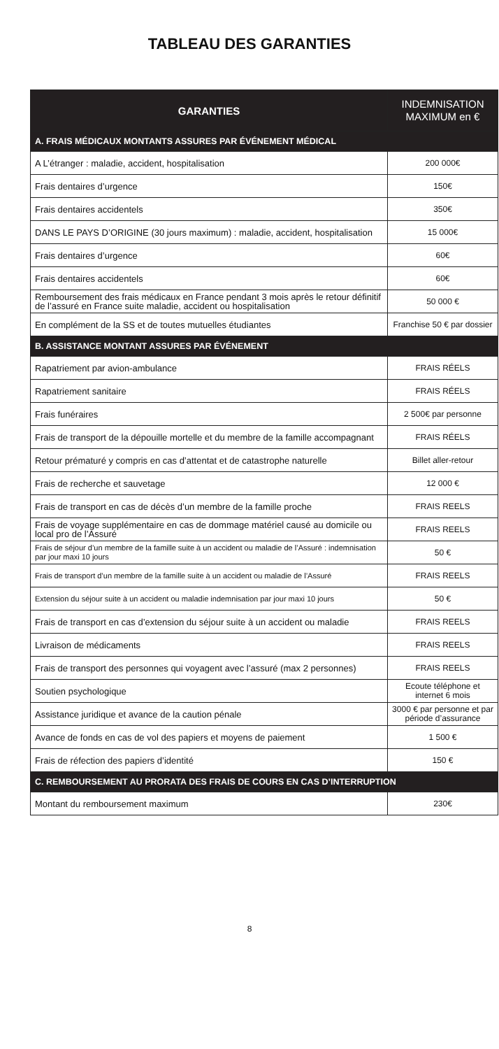TABLEAU DES GARANTIES
| GARANTIES | INDEMNISATION MAXIMUM en € |
| --- | --- |
| A. FRAIS MÉDICAUX MONTANTS ASSURES PAR ÉVÉNEMENT MÉDICAL | |
| A L’étranger : maladie, accident, hospitalisation | 200 000€ |
| Frais dentaires d’urgence | 150€ |
| Frais dentaires accidentels | 350€ |
| DANS LE PAYS D’ORIGINE (30 jours maximum) : maladie, accident, hospitalisation | 15 000€ |
| Frais dentaires d’urgence | 60€ |
| Frais dentaires accidentels | 60€ |
| Remboursement des frais médicaux en France pendant 3 mois après le retour définitif de l’assuré en France suite maladie, accident ou hospitalisation | 50 000 € |
| En complément de la SS et de toutes mutuelles étudiantes | Franchise 50 € par dossier |
| B. ASSISTANCE MONTANT ASSURES PAR ÉVÉNEMENT | |
| Rapatriement par avion-ambulance | FRAIS RÉELS |
| Rapatriement sanitaire | FRAIS RÉELS |
| Frais funéraires | 2 500€ par personne |
| Frais de transport de la dépouille mortelle et du membre de la famille accompagnant | FRAIS RÉELS |
| Retour prématuré y compris en cas d’attentat et de catastrophe naturelle | Billet aller-retour |
| Frais de recherche et sauvetage | 12 000 € |
| Frais de transport en cas de décès d’un membre de la famille proche | FRAIS REELS |
| Frais de voyage supplémentaire en cas de dommage matériel causé au domicile ou local pro de l’Assuré | FRAIS REELS |
| Frais de séjour d’un membre de la famille suite à un accident ou maladie de l’Assuré : indemnisation par jour maxi 10 jours | 50 € |
| Frais de transport d’un membre de la famille suite à un accident ou maladie de l’Assuré | FRAIS REELS |
| Extension du séjour suite à un accident ou maladie indemnisation par jour maxi 10 jours | 50 € |
| Frais de transport en cas d’extension du séjour suite à un accident ou maladie | FRAIS REELS |
| Livraison de médicaments | FRAIS REELS |
| Frais de transport des personnes qui voyagent avec l’assuré (max 2 personnes) | FRAIS REELS |
| Soutien psychologique | Ecoute téléphone et internet 6 mois |
| Assistance juridique et avance de la caution pénale | 3000 € par personne et par période d’assurance |
| Avance de fonds en cas de vol des papiers et moyens de paiement | 1 500 € |
| Frais de réfection des papiers d’identité | 150 € |
| C. REMBOURSEMENT AU PRORATA DES FRAIS DE COURS EN CAS D’INTERRUPTION | |
| Montant du remboursement maximum | 230€ |
8